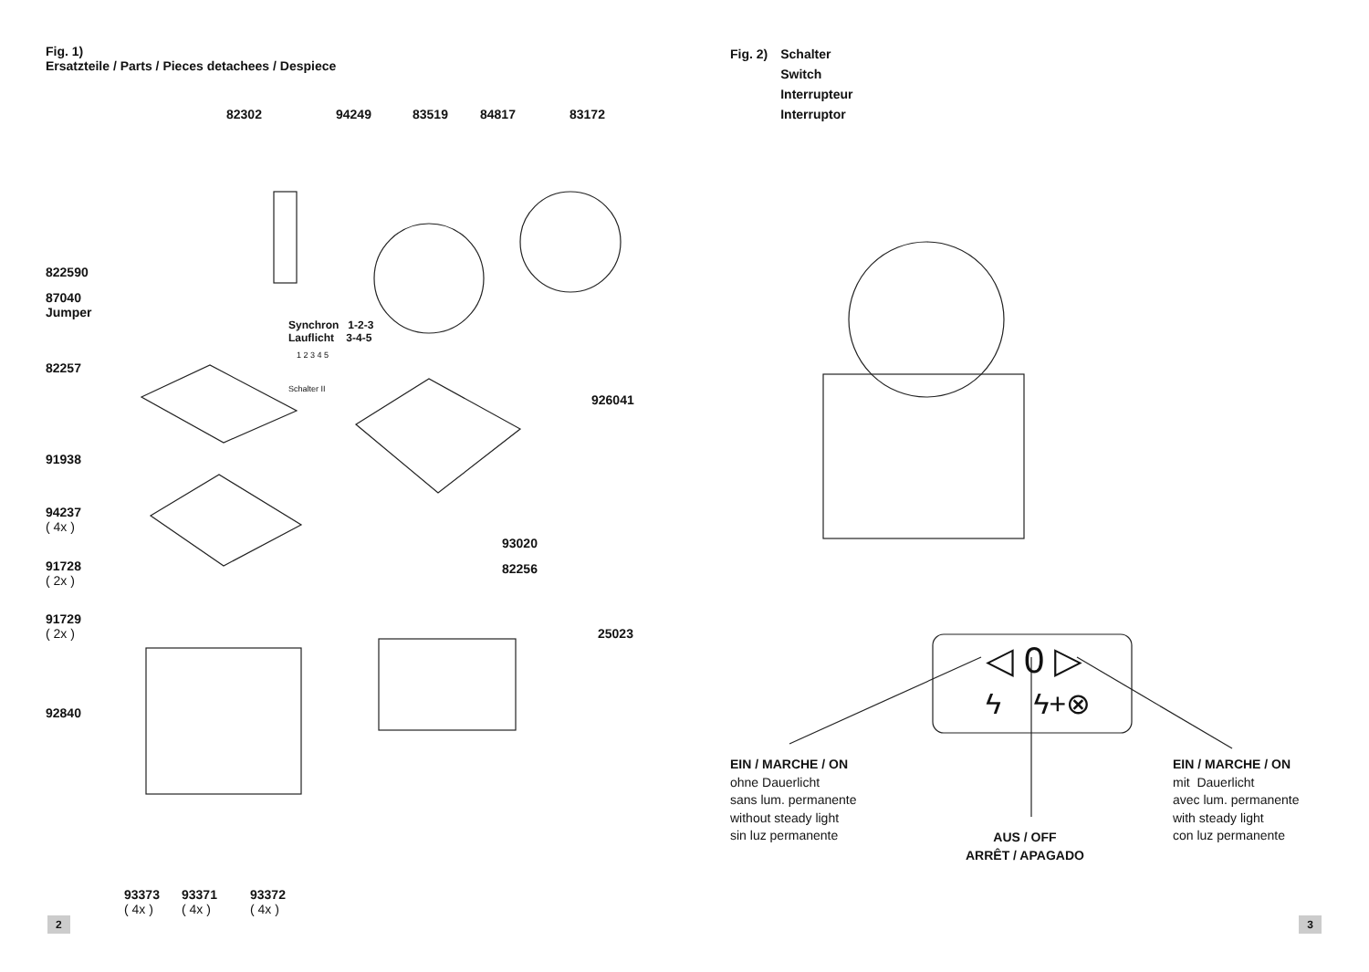Fig. 1)
Ersatzteile / Parts / Pieces detachees / Despiece
82302 94249 83519 84817 83172
822590
87040
Jumper
Synchron 1-2-3
Lauflicht 3-4-5
1 2 3 4 5
Schalter II
82257
926041
91938
94237
( 4x )
93020
82256
91728
( 2x )
91729
( 2x )
25023
92840
93373
( 4x )
93371
( 4x )
93372
( 4x )
2
Fig. 2) Schalter
Switch
Interrupteur
Interruptor
◁ 0 ▷
ϟ ϟ+⊗
EIN / MARCHE / ON
ohne Dauerlicht
sans lum. permanente
without steady light
sin luz permanente
AUS / OFF
ARRÊT / APAGADO
EIN / MARCHE / ON
mit Dauerlicht
avec lum. permanente
with steady light
con luz permanente
3